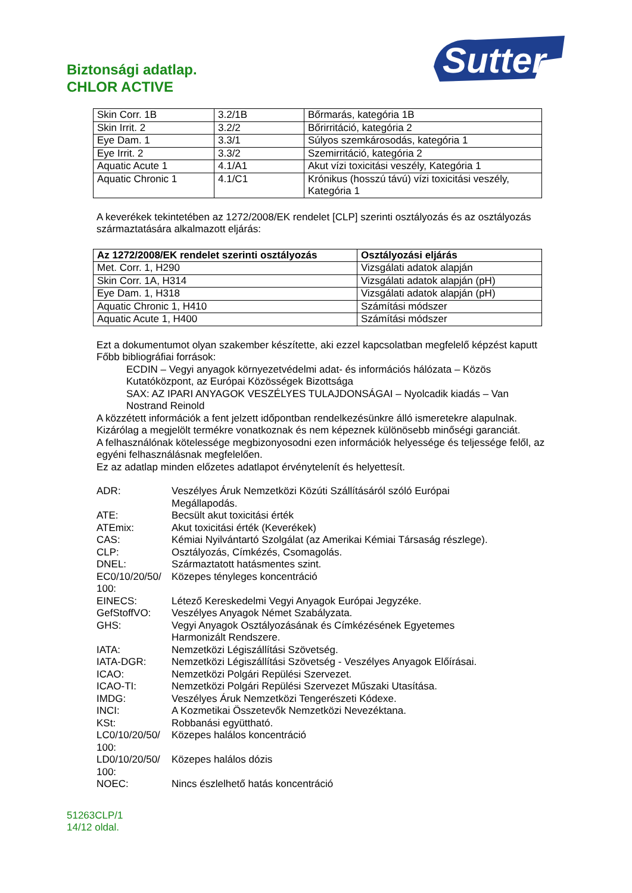Biztonsági adatlap.
CHLOR ACTIVE
Sutter
| Skin Corr. 1B | 3.2/1B | Bőrmarás, kategória 1B |
| Skin Irrit. 2 | 3.2/2 | Bőrirritáció, kategória 2 |
| Eye Dam. 1 | 3.3/1 | Súlyos szemkárosodás, kategória 1 |
| Eye Irrit. 2 | 3.3/2 | Szemirritáció, kategória 2 |
| Aquatic Acute 1 | 4.1/A1 | Akut vízi toxicitási veszély, Kategória 1 |
| Aquatic Chronic 1 | 4.1/C1 | Krónikus (hosszú távú) vízi toxicitási veszély, Kategória 1 |
A keverékek tekintetében az 1272/2008/EK rendelet [CLP] szerinti osztályozás és az osztályozás származtatására alkalmazott eljárás:
| Az 1272/2008/EK rendelet szerinti osztályozás | Osztályozási eljárás |
| --- | --- |
| Met. Corr. 1, H290 | Vizsgálati adatok alapján |
| Skin Corr. 1A, H314 | Vizsgálati adatok alapján (pH) |
| Eye Dam. 1, H318 | Vizsgálati adatok alapján (pH) |
| Aquatic Chronic 1, H410 | Számítási módszer |
| Aquatic Acute 1, H400 | Számítási módszer |
Ezt a dokumentumot olyan szakember készítette, aki ezzel kapcsolatban megfelelő képzést kaputt
Főbb bibliográfiai források:
ECDIN – Vegyi anyagok környezetvédelmi adat- és információs hálózata – Közös Kutatóközpont, az Európai Közösségek Bizottsága
SAX: AZ IPARI ANYAGOK VESZÉLYES TULAJDONSÁGAI – Nyolcadik kiadás – Van Nostrand Reinold
A közzétett információk a fent jelzett időpontban rendelkezésünkre álló ismeretekre alapulnak.
Kizárólag a megjelölt termékre vonatkoznak és nem képeznek különösebb minőségi garanciát.
A felhasználónak kötelessége megbizonyosodni ezen információk helyessége és teljessége felől, az egyéni felhasználásnak megfelelően.
Ez az adatlap minden előzetes adatlapot érvénytelenít és helyettesít.
ADR:
Veszélyes Áruk Nemzetközi Közúti Szállításáról szóló Európai
Megállapodás.
ATE:
Becsült akut toxicitási érték
ATEmix:
Akut toxicitási érték (Keverékek)
CAS:
Kémiai Nyilvántartó Szolgálat (az Amerikai Kémiai Társaság részlege).
CLP:
Osztályozás, Címkézés, Csomagolás.
DNEL:
Származtatott hatásmentes szint.
EC0/10/20/50/
100:
Közepes tényleges koncentráció
EINECS:
Létező Kereskedelmi Vegyi Anyagok Európai Jegyzéke.
GefStoffVO:
Veszélyes Anyagok Német Szabályzata.
GHS:
Vegyi Anyagok Osztályozásának és Címkézésének Egyetemes
Harmonizált Rendszere.
IATA:
Nemzetközi Légiszállítási Szövetség.
IATA-DGR:
Nemzetközi Légiszállítási Szövetség - Veszélyes Anyagok Előírásai.
ICAO:
Nemzetközi Polgári Repülési Szervezet.
ICAO-TI:
Nemzetközi Polgári Repülési Szervezet Műszaki Utasítása.
IMDG:
Veszélyes Áruk Nemzetközi Tengerészeti Kódexe.
INCI:
A Kozmetikai Összetevők Nemzetközi Nevezéktana.
KSt:
Robbanási együttható.
LC0/10/20/50/
100:
Közepes halálos koncentráció
LD0/10/20/50/
100:
Közepes halálos dózis
NOEC:
Nincs észlelhető hatás koncentráció
51263CLP/1
14/12 oldal.